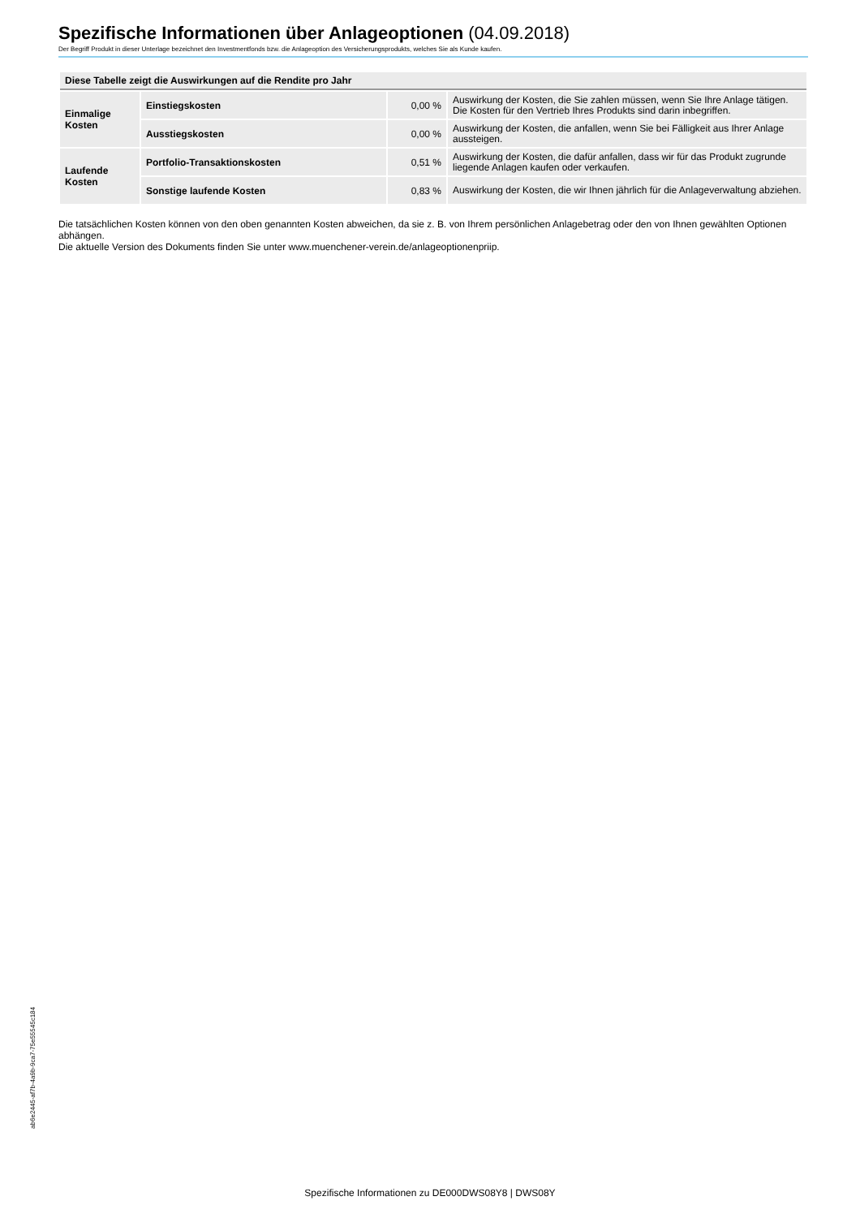Spezifische Informationen über Anlageoptionen (04.09.2018)
Der Begriff Produkt in dieser Unterlage bezeichnet den Investmentfonds bzw. die Anlageoption des Versicherungsprodukts, welches Sie als Kunde kaufen.
| Diese Tabelle zeigt die Auswirkungen auf die Rendite pro Jahr | | | |
| --- | --- | --- | --- |
| Einmalige Kosten | Einstiegskosten | 0,00 % | Auswirkung der Kosten, die Sie zahlen müssen, wenn Sie Ihre Anlage tätigen. Die Kosten für den Vertrieb Ihres Produkts sind darin inbegriffen. |
| | Ausstiegskosten | 0,00 % | Auswirkung der Kosten, die anfallen, wenn Sie bei Fälligkeit aus Ihrer Anlage aussteigen. |
| Laufende Kosten | Portfolio-Transaktionskosten | 0,51 % | Auswirkung der Kosten, die dafür anfallen, dass wir für das Produkt zugrunde liegende Anlagen kaufen oder verkaufen. |
| | Sonstige laufende Kosten | 0,83 % | Auswirkung der Kosten, die wir Ihnen jährlich für die Anlageverwaltung abziehen. |
Die tatsächlichen Kosten können von den oben genannten Kosten abweichen, da sie z. B. von Ihrem persönlichen Anlagebetrag oder den von Ihnen gewählten Optionen abhängen.
Die aktuelle Version des Dokuments finden Sie unter www.muenchener-verein.de/anlageoptionenpriip.
ab6e2445-af7b-4a9b-9ca7-75e55545c184
Spezifische Informationen zu DE000DWS08Y8 | DWS08Y